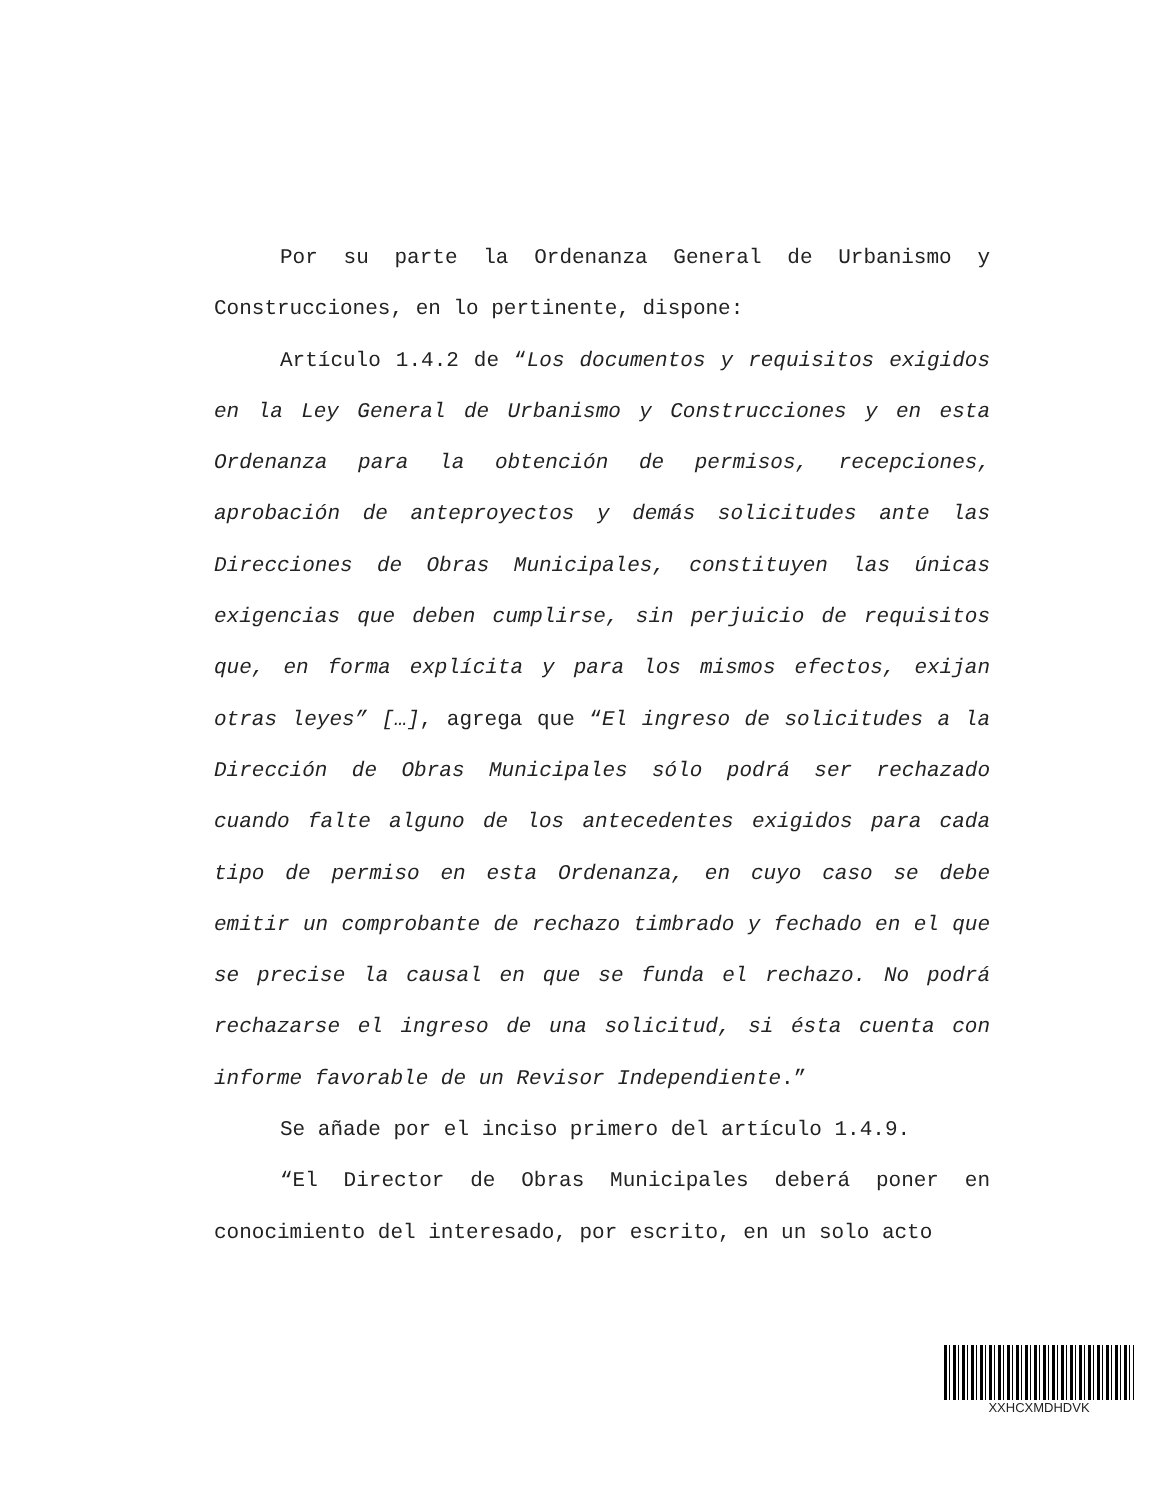Por su parte la Ordenanza General de Urbanismo y Construcciones, en lo pertinente, dispone:
Artículo 1.4.2 de “Los documentos y requisitos exigidos en la Ley General de Urbanismo y Construcciones y en esta Ordenanza para la obtención de permisos, recepciones, aprobación de anteproyectos y demás solicitudes ante las Direcciones de Obras Municipales, constituyen las únicas exigencias que deben cumplirse, sin perjuicio de requisitos que, en forma explícita y para los mismos efectos, exijan otras leyes” […], agrega que “El ingreso de solicitudes a la Dirección de Obras Municipales sólo podrá ser rechazado cuando falte alguno de los antecedentes exigidos para cada tipo de permiso en esta Ordenanza, en cuyo caso se debe emitir un comprobante de rechazo timbrado y fechado en el que se precise la causal en que se funda el rechazo. No podrá rechazarse el ingreso de una solicitud, si ésta cuenta con informe favorable de un Revisor Independiente.”
Se añade por el inciso primero del artículo 1.4.9.
“El Director de Obras Municipales deberá poner en conocimiento del interesado, por escrito, en un solo acto
XXHCXMDHDVK